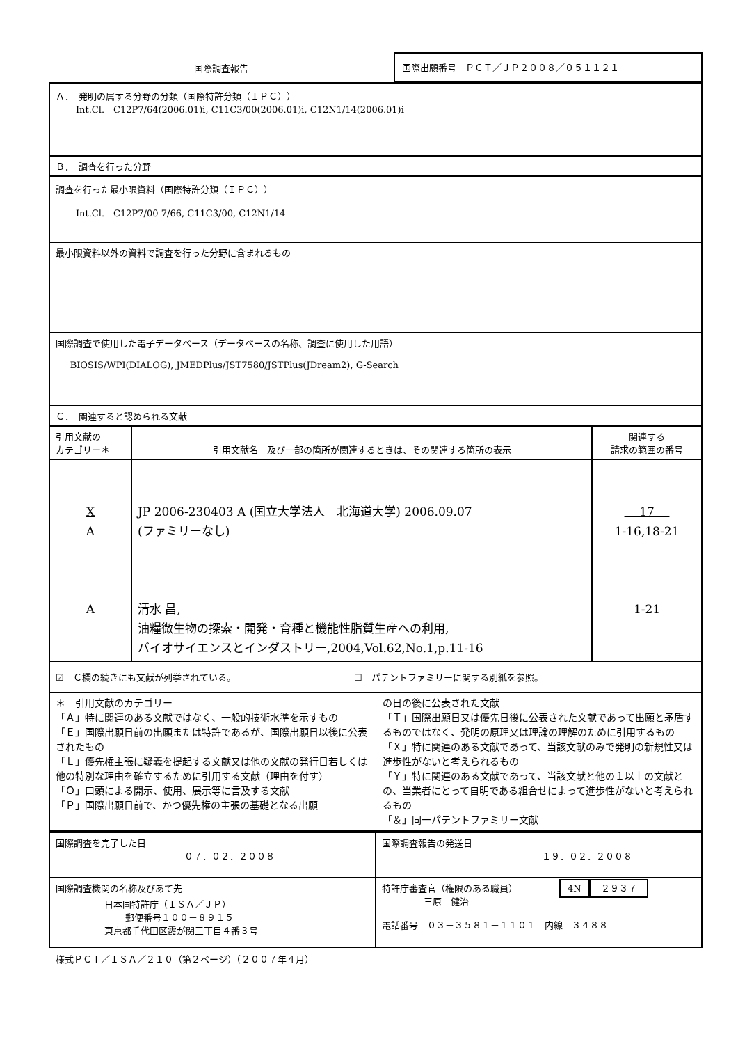| 国際調査報告 | 国際出願番号 ＰＣＴ／ＪＰ２００８／０５１１２１ |
| Ａ． 発明の属する分野の分類（国際特許分類（ＩＰＣ）） Int.Cl. C12P7/64(2006.01)i, C11C3/00(2006.01)i, C12N1/14(2006.01)i | | |
| Ｂ． 調査を行った分野 | | |
| 調査を行った最小限資料（国際特許分類（ＩＰＣ）） Int.Cl. C12P7/00-7/66, C11C3/00, C12N1/14 | | |
| 最小限資料以外の資料で調査を行った分野に含まれるもの | | |
| 国際調査で使用した電子データベース（データベースの名称、調査に使用した用語） BIOSIS/WPI(DIALOG), JMEDPlus/JST7580/JSTPlus(JDream2), G-Search | | |
| Ｃ． 関連すると認められる文献 | | |
| 引用文献の カテゴリー＊ | 引用文献名 及び一部の箇所が関連するときは、その関連する箇所の表示 | 関連する 請求の範囲の番号 |
| X A A | JP 2006-230403 A (国立大学法人 北海道大学) 2006.09.07 (ファミリーなし) 清水 昌, 油糧微生物の探索・開発・育種と機能性脂質生産への利用, バイオサイエンスとインダストリー,2004,Vol.62,No.1,p.11-16 | 17 1-16,18-21 1-21 |
| ☑ Ｃ欄の続きにも文献が列挙されている。 ☐ パテントファミリーに関する別紙を参照。 | | |
| ＊ 引用文献のカテゴリー 「Ａ」特に関連のある文献ではなく、一般的技術水準を示すもの 「Ｅ」国際出願日前の出願または特許であるが、国際出願日以後に公表されたもの 「Ｌ」優先権主張に疑義を提起する文献又は他の文献の発行日若しくは他の特別な理由を確立するために引用する文献（理由を付す） 「Ｏ」口頭による開示、使用、展示等に言及する文献 「Ｐ」国際出願日前で、かつ優先権の主張の基礎となる出願 の日の後に公表された文献 「Ｔ」国際出願日又は優先日後に公表された文献であって出願と矛盾するものではなく、発明の原理又は理論の理解のために引用するもの 「Ｘ」特に関連のある文献であって、当該文献のみで発明の新規性又は進歩性がないと考えられるもの 「Ｙ」特に関連のある文献であって、当該文献と他の１以上の文献との、当業者にとって自明である組合せによって進歩性がないと考えられるもの 「＆」同一パテントファミリー文献 | | |
| 国際調査を完了した日 ０７．０２．２００８ | 国際調査報告の発送日 １９．０２．２００８ |
| 国際調査機関の名称及びあて先 日本国特許庁（ＩＳＡ／ＪＰ） 郵便番号１００－８９１５ 東京都千代田区霞が関三丁目４番３号 | 特許庁審査官（権限のある職員） 4N ２９３７ 三原 健治 電話番号 ０３－３５８１－１１０１ 内線 ３４８８ |
様式ＰＣＴ／ＩＳＡ／２１０（第２ページ）（２００７年４月）